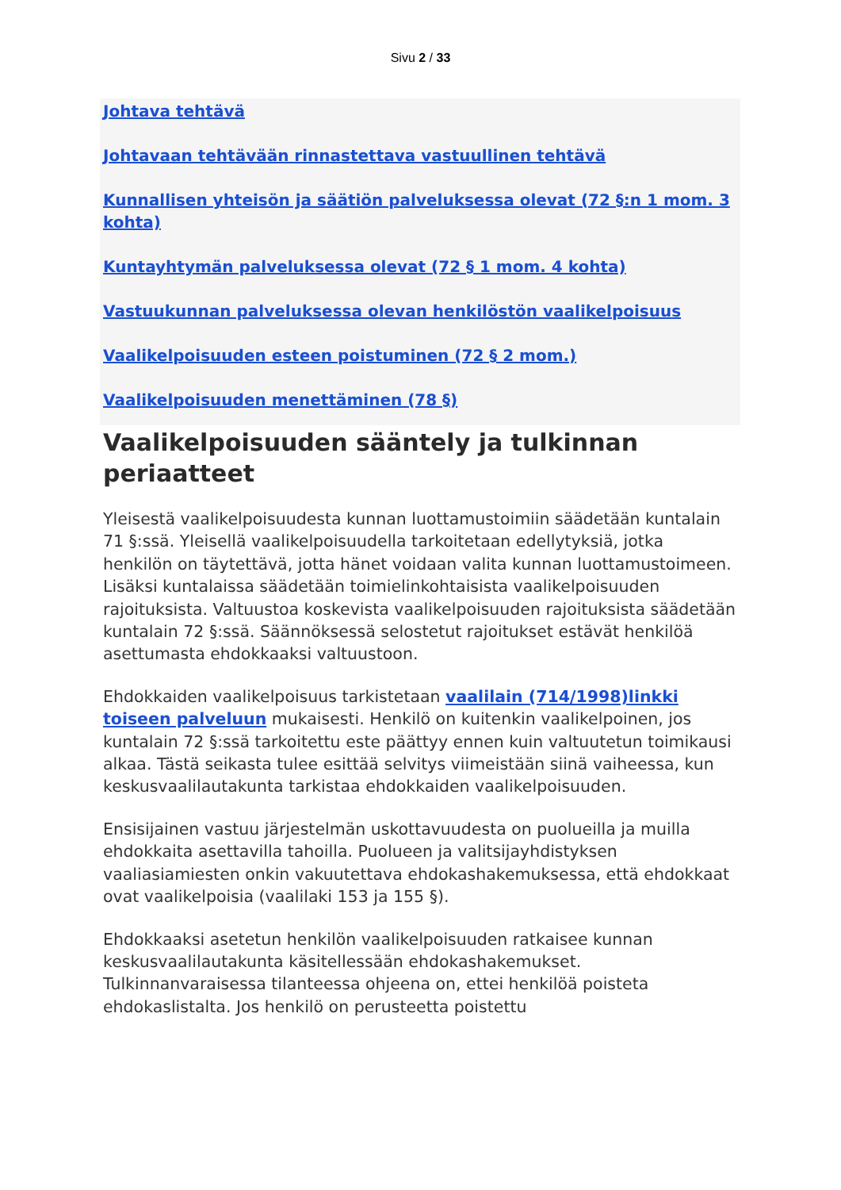Sivu 2 / 33
Johtava tehtävä
Johtavaan tehtävään rinnastettava vastuullinen tehtävä
Kunnallisen yhteisön ja säätiön palveluksessa olevat (72 §:n 1 mom. 3 kohta)
Kuntayhtymän palveluksessa olevat (72 § 1 mom. 4 kohta)
Vastuukunnan palveluksessa olevan henkilöstön vaalikelpoisuus
Vaalikelpoisuuden esteen poistuminen (72 § 2 mom.)
Vaalikelpoisuuden menettäminen (78 §)
Vaalikelpoisuuden sääntely ja tulkinnan periaatteet
Yleisestä vaalikelpoisuudesta kunnan luottamustoimiin säädetään kuntalain 71 §:ssä. Yleisellä vaalikelpoisuudella tarkoitetaan edellytyksiä, jotka henkilön on täytettävä, jotta hänet voidaan valita kunnan luottamustoimeen. Lisäksi kuntalaissa säädetään toimielinkohtaisista vaalikelpoisuuden rajoituksista. Valtuustoa koskevista vaalikelpoisuuden rajoituksista säädetään kuntalain 72 §:ssä. Säännöksessä selostetut rajoitukset estävät henkilöä asettumasta ehdokkaaksi valtuustoon.
Ehdokkaiden vaalikelpoisuus tarkistetaan vaalilain (714/1998)linkki toiseen palveluun mukaisesti. Henkilö on kuitenkin vaalikelpoinen, jos kuntalain 72 §:ssä tarkoitettu este päättyy ennen kuin valtuutetun toimikausi alkaa. Tästä seikasta tulee esittää selvitys viimeistään siinä vaiheessa, kun keskusvaalilautakunta tarkistaa ehdokkaiden vaalikelpoisuuden.
Ensisijainen vastuu järjestelmän uskottavuudesta on puolueilla ja muilla ehdokkaita asettavilla tahoilla. Puolueen ja valitsijayhdistyksen vaaliasiamiesten onkin vakuutettava ehdokashakemuksessa, että ehdokkaat ovat vaalikelpoisia (vaalilaki 153 ja 155 §).
Ehdokkaaksi asetetun henkilön vaalikelpoisuuden ratkaisee kunnan keskusvaalilautakunta käsitellessään ehdokashakemukset. Tulkinnanvaraisessa tilanteessa ohjeena on, ettei henkilöä poisteta ehdokaslistalta. Jos henkilö on perusteetta poistettu